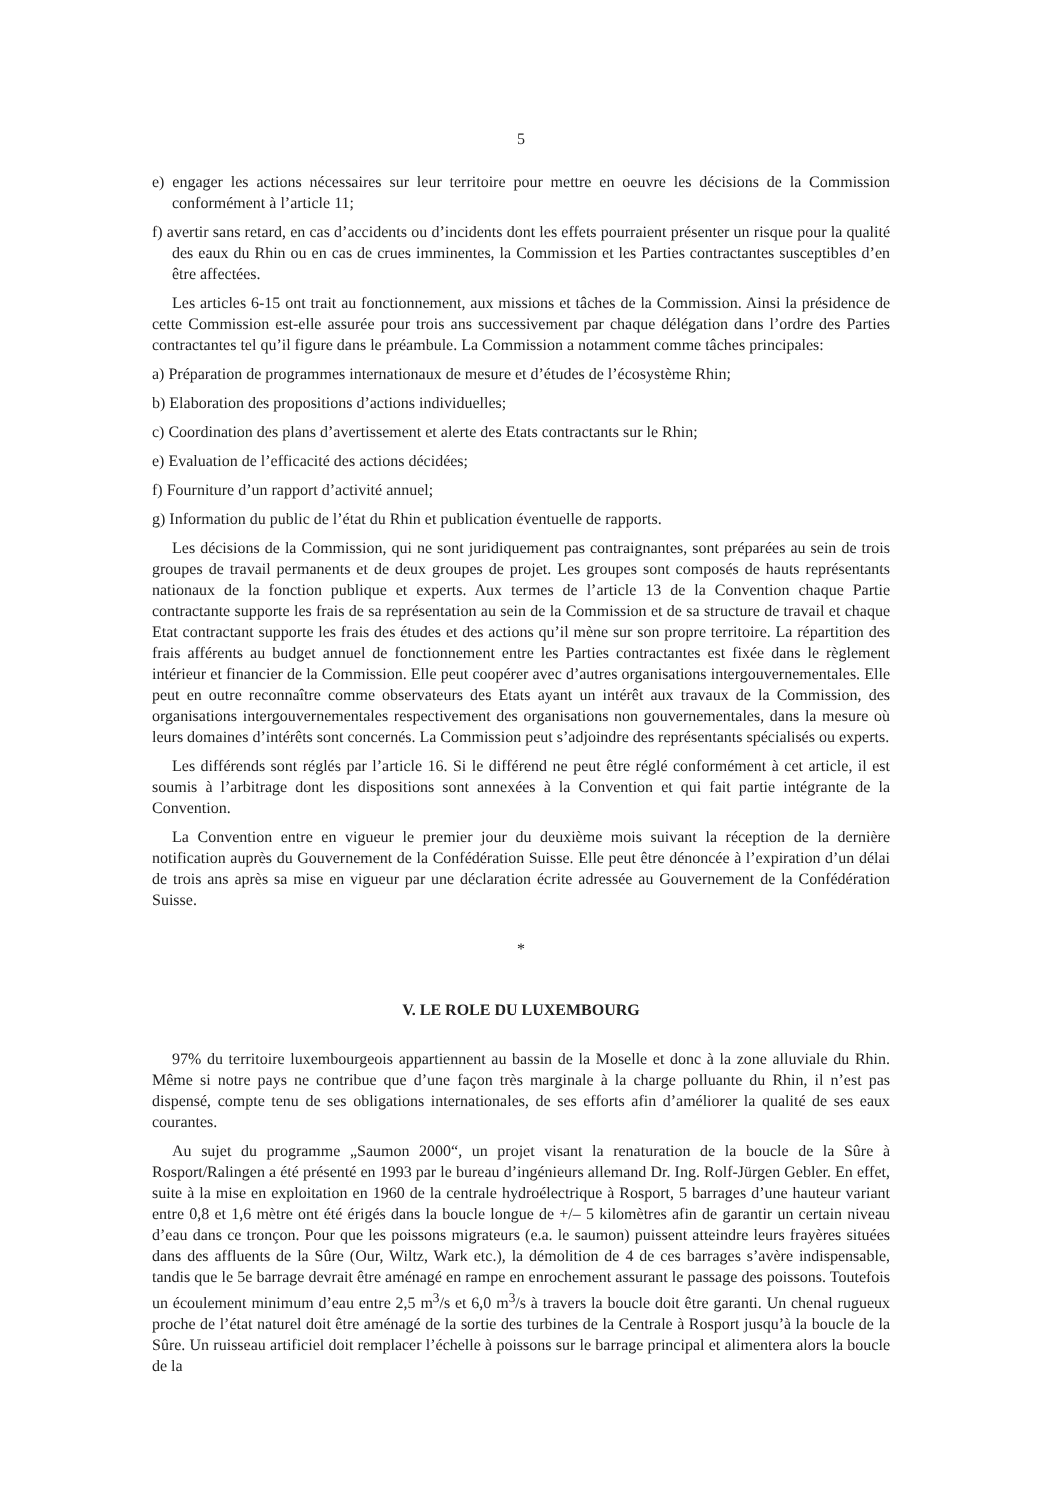5
e) engager les actions nécessaires sur leur territoire pour mettre en oeuvre les décisions de la Commission conformément à l’article 11;
f) avertir sans retard, en cas d’accidents ou d’incidents dont les effets pourraient présenter un risque pour la qualité des eaux du Rhin ou en cas de crues imminentes, la Commission et les Parties contractantes susceptibles d’en être affectées.
Les articles 6-15 ont trait au fonctionnement, aux missions et tâches de la Commission. Ainsi la présidence de cette Commission est-elle assurée pour trois ans successivement par chaque délégation dans l’ordre des Parties contractantes tel qu’il figure dans le préambule. La Commission a notamment comme tâches principales:
a) Préparation de programmes internationaux de mesure et d’études de l’écosystème Rhin;
b) Elaboration des propositions d’actions individuelles;
c) Coordination des plans d’avertissement et alerte des Etats contractants sur le Rhin;
e) Evaluation de l’efficacité des actions décidées;
f) Fourniture d’un rapport d’activité annuel;
g) Information du public de l’état du Rhin et publication éventuelle de rapports.
Les décisions de la Commission, qui ne sont juridiquement pas contraignantes, sont préparées au sein de trois groupes de travail permanents et de deux groupes de projet. Les groupes sont composés de hauts représentants nationaux de la fonction publique et experts. Aux termes de l’article 13 de la Convention chaque Partie contractante supporte les frais de sa représentation au sein de la Commission et de sa structure de travail et chaque Etat contractant supporte les frais des études et des actions qu’il mène sur son propre territoire. La répartition des frais afférents au budget annuel de fonctionnement entre les Parties contractantes est fixée dans le règlement intérieur et financier de la Commission. Elle peut coopérer avec d’autres organisations intergouvernementales. Elle peut en outre reconnaître comme observateurs des Etats ayant un intérêt aux travaux de la Commission, des organisations intergouvernementales respectivement des organisations non gouvernementales, dans la mesure où leurs domaines d’intérêts sont concernés. La Commission peut s’adjoindre des représentants spécialisés ou experts.
Les différends sont réglés par l’article 16. Si le différend ne peut être réglé conformément à cet article, il est soumis à l’arbitrage dont les dispositions sont annexées à la Convention et qui fait partie intégrante de la Convention.
La Convention entre en vigueur le premier jour du deuxième mois suivant la réception de la dernière notification auprès du Gouvernement de la Confédération Suisse. Elle peut être dénoncée à l’expiration d’un délai de trois ans après sa mise en vigueur par une déclaration écrite adressée au Gouvernement de la Confédération Suisse.
*
V. LE ROLE DU LUXEMBOURG
97% du territoire luxembourgeois appartiennent au bassin de la Moselle et donc à la zone alluviale du Rhin. Même si notre pays ne contribue que d’une façon très marginale à la charge polluante du Rhin, il n’est pas dispensé, compte tenu de ses obligations internationales, de ses efforts afin d’améliorer la qualité de ses eaux courantes.
Au sujet du programme „Saumon 2000“, un projet visant la renaturation de la boucle de la Sûre à Rosport/Ralingen a été présenté en 1993 par le bureau d’ingénieurs allemand Dr. Ing. Rolf-Jürgen Gebler. En effet, suite à la mise en exploitation en 1960 de la centrale hydroélectrique à Rosport, 5 barrages d’une hauteur variant entre 0,8 et 1,6 mètre ont été érigés dans la boucle longue de +/– 5 kilomètres afin de garantir un certain niveau d’eau dans ce tronçon. Pour que les poissons migrateurs (e.a. le saumon) puissent atteindre leurs frayères situées dans des affluents de la Sûre (Our, Wiltz, Wark etc.), la démolition de 4 de ces barrages s’avère indispensable, tandis que le 5e barrage devrait être aménagé en rampe en enrochement assurant le passage des poissons. Toutefois un écoulement minimum d’eau entre 2,5 m<sup>3</sup>/s et 6,0 m<sup>3</sup>/s à travers la boucle doit être garanti. Un chenal rugueux proche de l’état naturel doit être aménagé de la sortie des turbines de la Centrale à Rosport jusqu’à la boucle de la Sûre. Un ruisseau artificiel doit remplacer l’échelle à poissons sur le barrage principal et alimentera alors la boucle de la